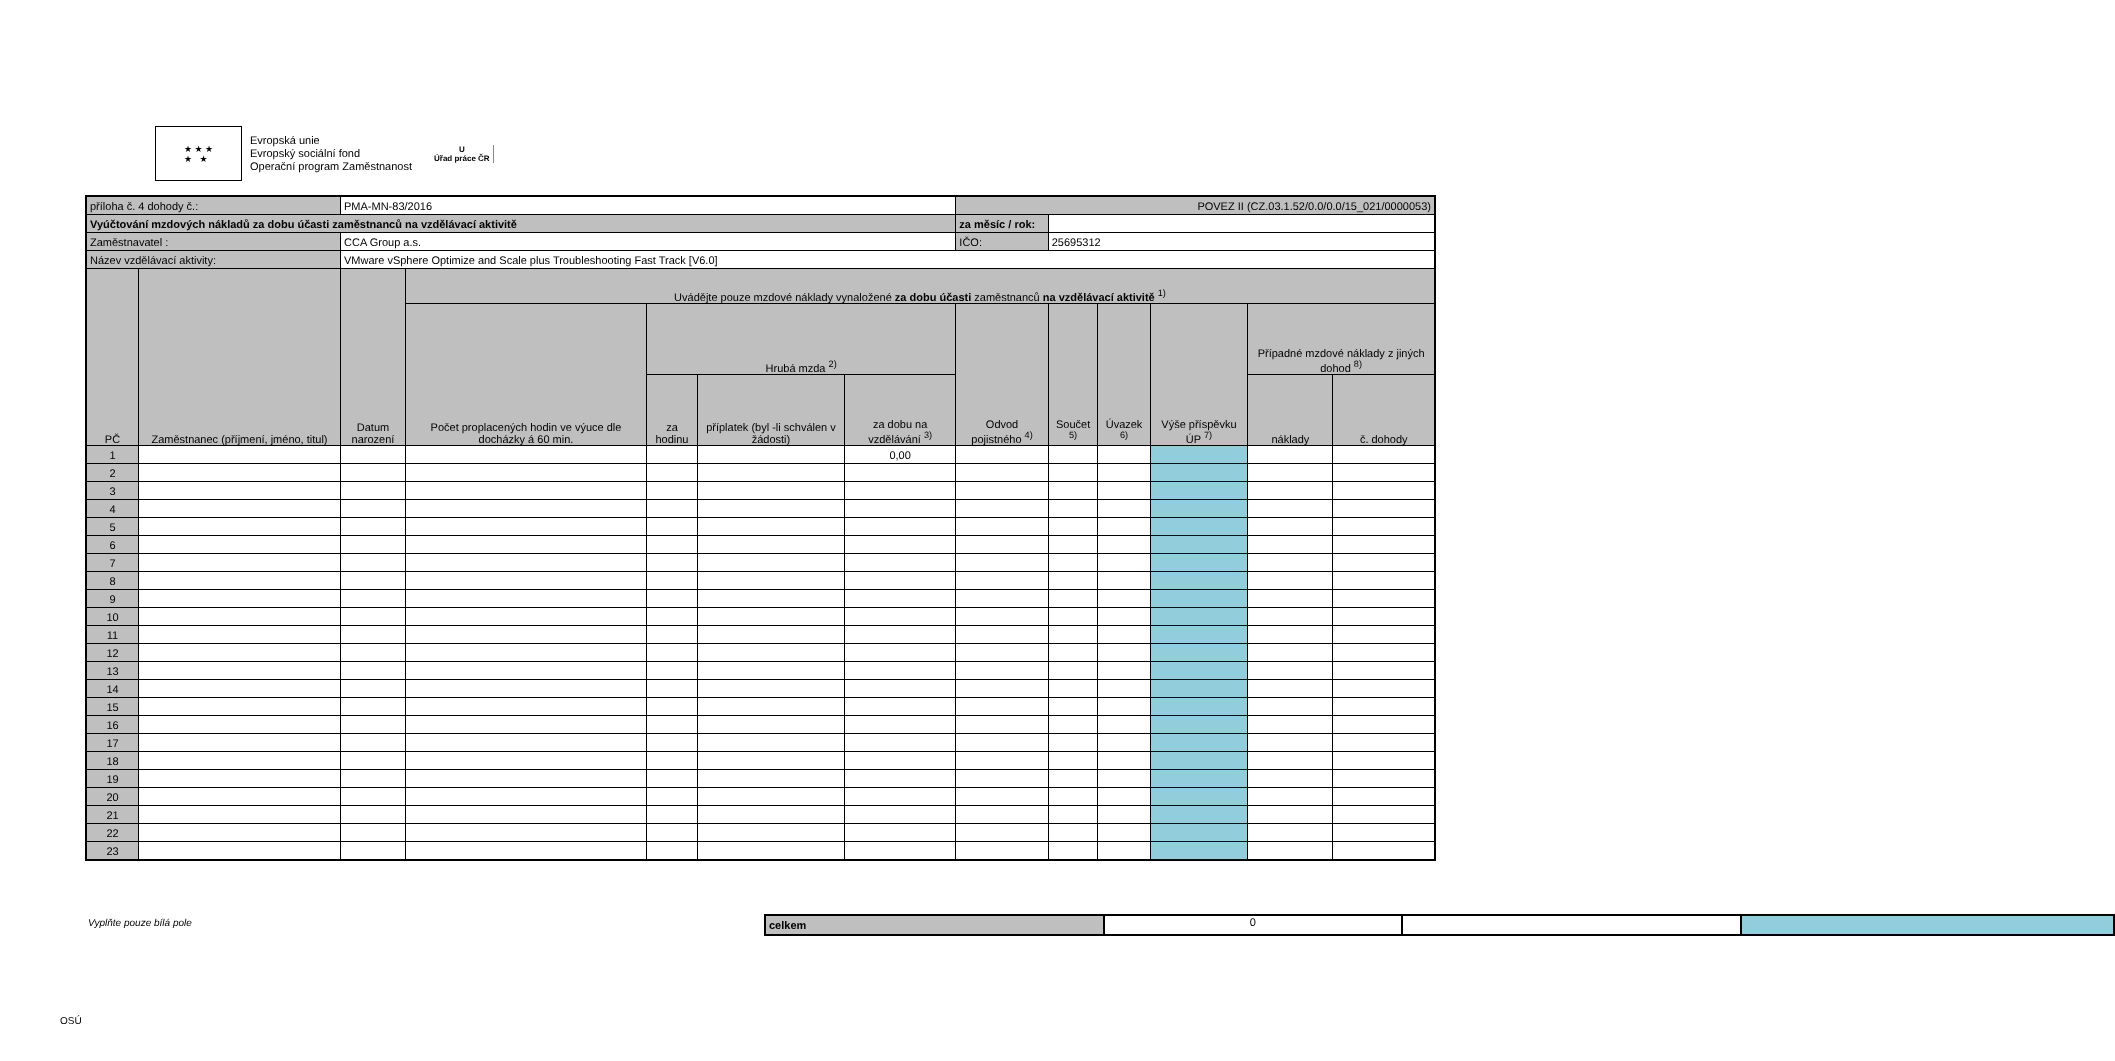★ ★ ★
★ ★
Evropská unie
Evropský sociální fond
Operační program Zaměstnanost
U
Úřad práce ČR
| příloha č. 4 dohody č.: | | PMA-MN-83/2016 | | | | | POVEZ II (CZ.03.1.52/0.0/0.0/15_021/0000053) | | | | | |
| Vyúčtování mzdových nákladů za dobu účasti zaměstnanců na vzdělávací aktivitě | | | | | | | za měsíc / rok: | | | | | |
| Zaměstnavatel : | | CCA Group a.s. | | | | | IČO: | 25695312 | | | | |
| Název vzdělávací aktivity: | | VMware vSphere Optimize and Scale plus Troubleshooting Fast Track [V6.0] | | | | | | | | | | |
| PČ | Zaměstnanec (příjmení, jméno, titul) | Datum narození | Uvádějte pouze mzdové náklady vynaložené za dobu účasti zaměstnanců na vzdělávací aktivitě <sup>1)</sup> | | | | | | | | | |
| | | | Počet proplacených hodin ve výuce dle docházky á 60 min. | Hrubá mzda <sup>2)</sup> | | | Odvod pojistného <sup>4)</sup> | Součet <sup>5)</sup> | Úvazek <sup>6)</sup> | Výše příspěvku ÚP <sup>7)</sup> | Případné mzdové náklady z jiných dohod <sup>8)</sup> | |
| | | | | za hodinu | příplatek (byl -li schválen v žádosti) | za dobu na vzdělávání <sup>3)</sup> | | | | | náklady | č. dohody |
| 1 | | | | | | 0,00 | | | | | | |
| 2 | | | | | | | | | | | | |
| 3 | | | | | | | | | | | | |
| 4 | | | | | | | | | | | | |
| 5 | | | | | | | | | | | | |
| 6 | | | | | | | | | | | | |
| 7 | | | | | | | | | | | | |
| 8 | | | | | | | | | | | | |
| 9 | | | | | | | | | | | | |
| 10 | | | | | | | | | | | | |
| 11 | | | | | | | | | | | | |
| 12 | | | | | | | | | | | | |
| 13 | | | | | | | | | | | | |
| 14 | | | | | | | | | | | | |
| 15 | | | | | | | | | | | | |
| 16 | | | | | | | | | | | | |
| 17 | | | | | | | | | | | | |
| 18 | | | | | | | | | | | | |
| 19 | | | | | | | | | | | | |
| 20 | | | | | | | | | | | | |
| 21 | | | | | | | | | | | | |
| 22 | | | | | | | | | | | | |
| 23 | | | | | | | | | | | | |
Vyplňte pouze bílá pole
| celkem | 0 | | |
OSÚ